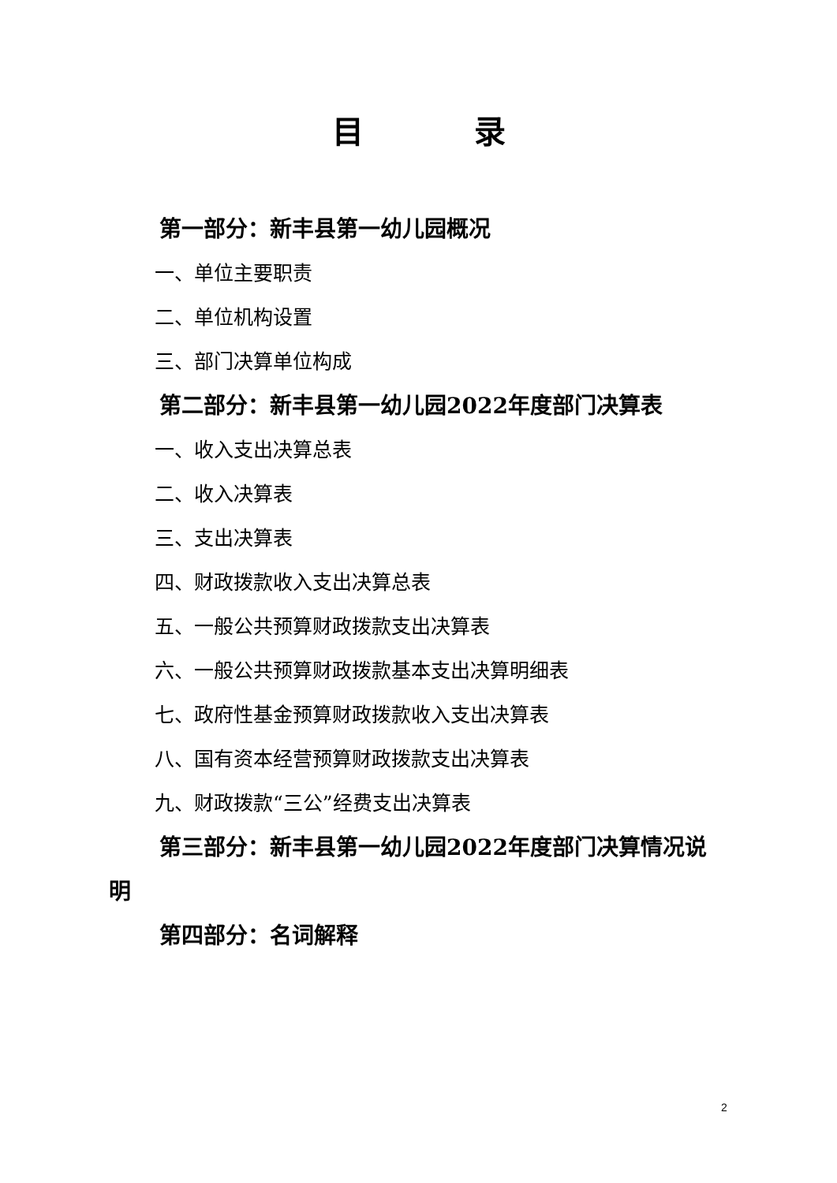目录
第一部分：新丰县第一幼儿园概况
一、单位主要职责
二、单位机构设置
三、部门决算单位构成
第二部分：新丰县第一幼儿园2022年度部门决算表
一、收入支出决算总表
二、收入决算表
三、支出决算表
四、财政拨款收入支出决算总表
五、一般公共预算财政拨款支出决算表
六、一般公共预算财政拨款基本支出决算明细表
七、政府性基金预算财政拨款收入支出决算表
八、国有资本经营预算财政拨款支出决算表
九、财政拨款“三公”经费支出决算表
第三部分：新丰县第一幼儿园2022年度部门决算情况说明
第四部分：名词解释
2